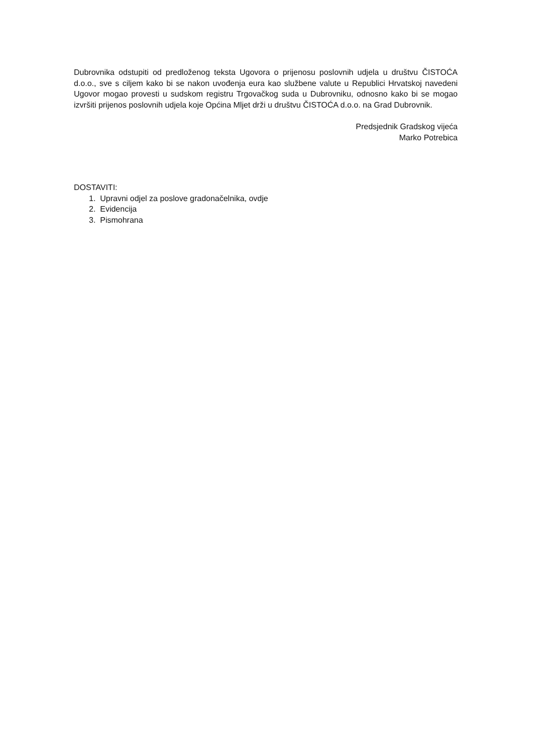Dubrovnika odstupiti od predloženog teksta Ugovora o prijenosu poslovnih udjela u društvu ČISTOĆA d.o.o., sve s ciljem kako bi se nakon uvođenja eura kao službene valute u Republici Hrvatskoj navedeni Ugovor mogao provesti u sudskom registru Trgovačkog suda u Dubrovniku, odnosno kako bi se mogao izvršiti prijenos poslovnih udjela koje Općina Mljet drži u društvu ČISTOĆA d.o.o. na Grad Dubrovnik.
Predsjednik Gradskog vijeća
Marko Potrebica
DOSTAVITI:
1. Upravni odjel za poslove gradonačelnika, ovdje
2. Evidencija
3. Pismohrana